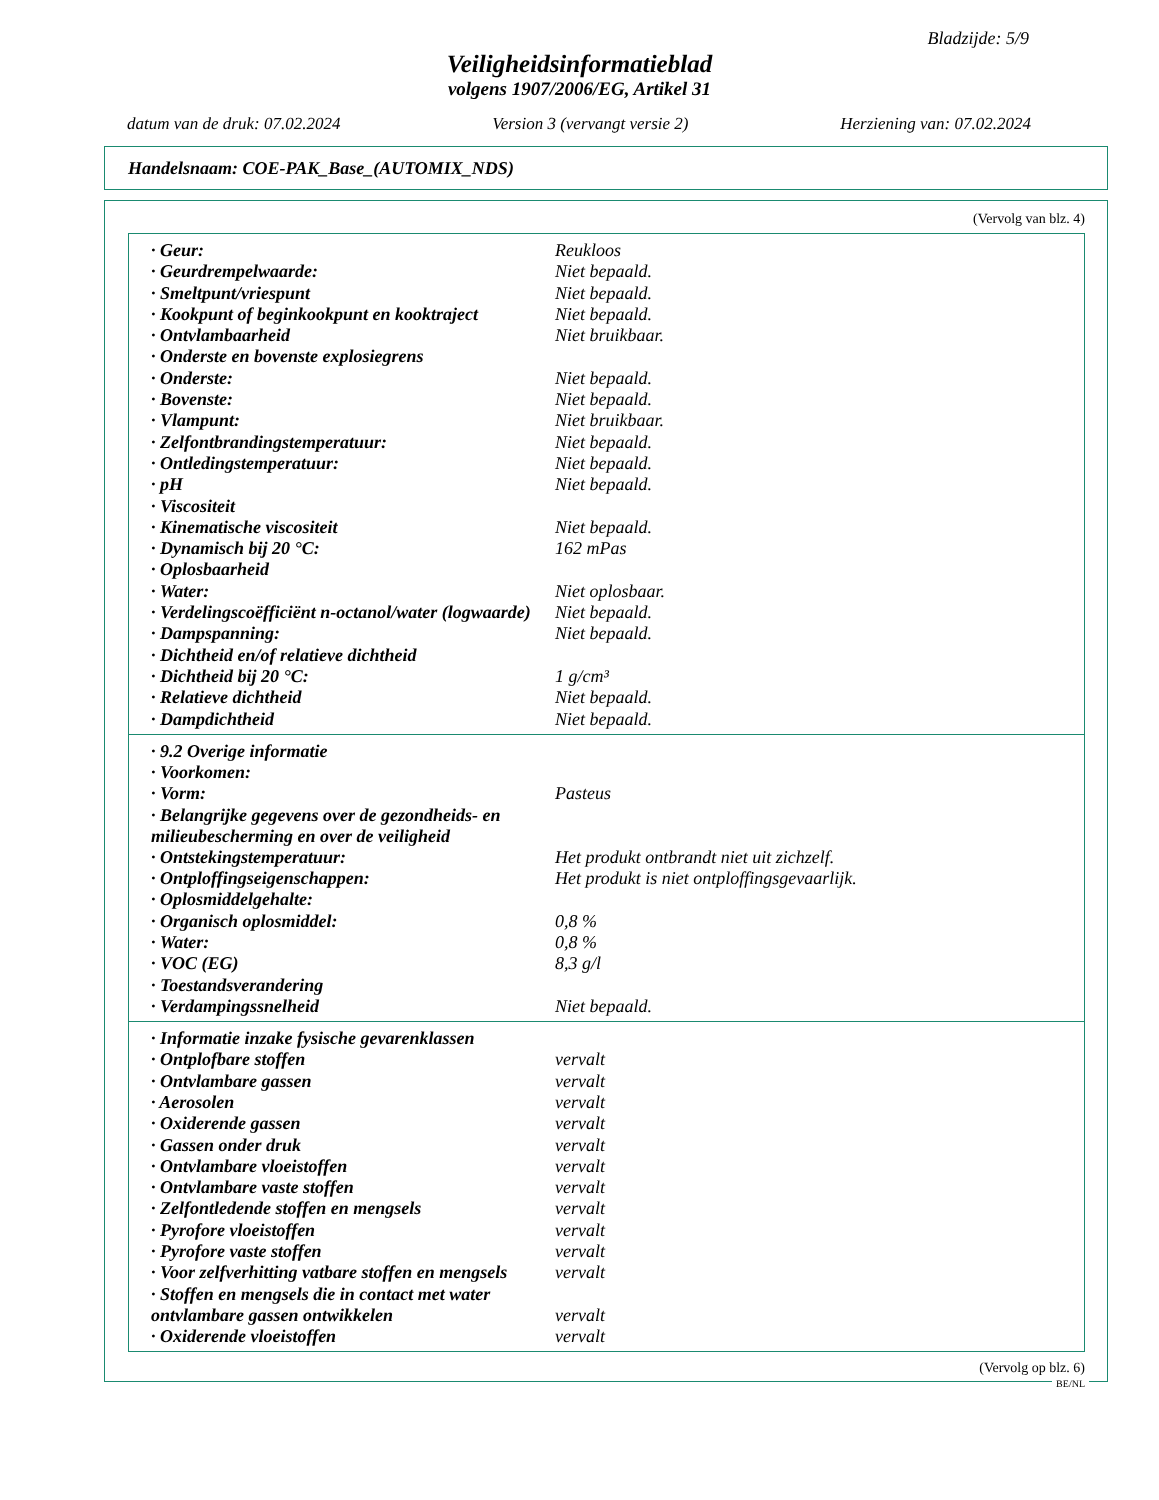Bladzijde: 5/9
Veiligheidsinformatieblad
volgens 1907/2006/EG, Artikel 31
datum van de druk: 07.02.2024 Version 3 (vervangt versie 2) Herziening van: 07.02.2024
Handelsnaam: COE-PAK_Base_(AUTOMIX_NDS)
(Vervolg van blz. 4)
| · Geur: | Reukloos |
| · Geurdrempelwaarde: | Niet bepaald. |
| · Smeltpunt/vriespunt | Niet bepaald. |
| · Kookpunt of beginkookpunt en kooktraject | Niet bepaald. |
| · Ontvlambaarheid | Niet bruikbaar. |
| · Onderste en bovenste explosiegrens | |
| · Onderste: | Niet bepaald. |
| · Bovenste: | Niet bepaald. |
| · Vlampunt: | Niet bruikbaar. |
| · Zelfontbrandingstemperatuur: | Niet bepaald. |
| · Ontledingstemperatuur: | Niet bepaald. |
| · pH | Niet bepaald. |
| · Viscositeit | |
| · Kinematische viscositeit | Niet bepaald. |
| · Dynamisch bij 20 °C: | 162 mPas |
| · Oplosbaarheid | |
| · Water: | Niet oplosbaar. |
| · Verdelingscoëfficiënt n-octanol/water (logwaarde) | Niet bepaald. |
| · Dampspanning: | Niet bepaald. |
| · Dichtheid en/of relatieve dichtheid | |
| · Dichtheid bij 20 °C: | 1 g/cm³ |
| · Relatieve dichtheid | Niet bepaald. |
| · Dampdichtheid | Niet bepaald. |
| · 9.2 Overige informatie | |
| · Voorkomen: | |
| · Vorm: | Pasteus |
| · Belangrijke gegevens over de gezondheids- en milieubescherming en over de veiligheid | |
| · Ontstekingstemperatuur: | Het produkt ontbrandt niet uit zichzelf. |
| · Ontploffingseigenschappen: | Het produkt is niet ontploffingsgevaarlijk. |
| · Oplosmiddelgehalte: | |
| · Organisch oplosmiddel: | 0,8 % |
| · Water: | 0,8 % |
| · VOC (EG) | 8,3 g/l |
| · Toestandsverandering | |
| · Verdampingssnelheid | Niet bepaald. |
| · Informatie inzake fysische gevarenklassen | |
| · Ontplofbare stoffen | vervalt |
| · Ontvlambare gassen | vervalt |
| · Aerosolen | vervalt |
| · Oxiderende gassen | vervalt |
| · Gassen onder druk | vervalt |
| · Ontvlambare vloeistoffen | vervalt |
| · Ontvlambare vaste stoffen | vervalt |
| · Zelfontledende stoffen en mengsels | vervalt |
| · Pyrofore vloeistoffen | vervalt |
| · Pyrofore vaste stoffen | vervalt |
| · Voor zelfverhitting vatbare stoffen en mengsels | vervalt |
| · Stoffen en mengsels die in contact met water ontvlambare gassen ontwikkelen | vervalt |
| · Oxiderende vloeistoffen | vervalt |
(Vervolg op blz. 6)
BE/NL